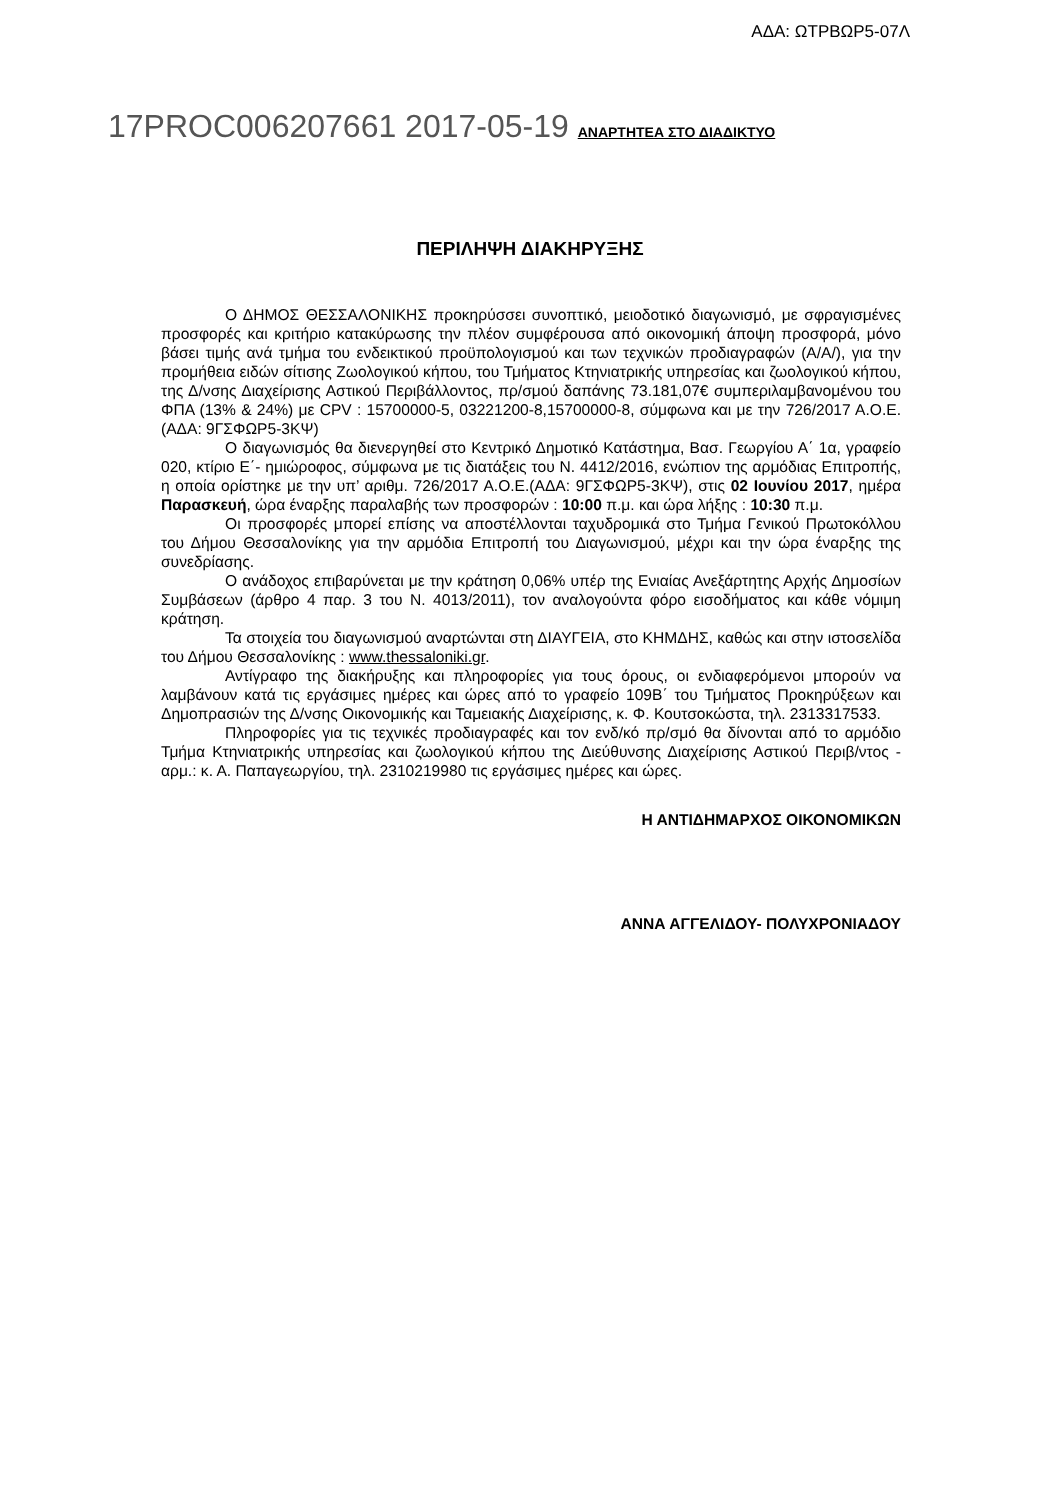ΑΔΑ: ΩΤΡΒΩΡ5-07Λ
17PROC006207661 2017-05-19 ΑΝΑΡΤΗΤΕΑ ΣΤΟ ΔΙΑΔΙΚΤΥΟ
ΠΕΡΙΛΗΨΗ ΔΙΑΚΗΡΥΞΗΣ
Ο ΔΗΜΟΣ ΘΕΣΣΑΛΟΝΙΚΗΣ προκηρύσσει συνοπτικό, μειοδοτικό διαγωνισμό, με σφραγισμένες προσφορές και κριτήριο κατακύρωσης την πλέον συμφέρουσα από οικονομική άποψη προσφορά, μόνο βάσει τιμής ανά τμήμα του ενδεικτικού προϋπολογισμού και των τεχνικών προδιαγραφών (Α/Α/), για την προμήθεια ειδών σίτισης Ζωολογικού κήπου, του Τμήματος Κτηνιατρικής υπηρεσίας και ζωολογικού κήπου, της Δ/νσης Διαχείρισης Αστικού Περιβάλλοντος, πρ/σμού δαπάνης 73.181,07€ συμπεριλαμβανομένου του ΦΠΑ (13% & 24%) με CPV : 15700000-5, 03221200-8,15700000-8, σύμφωνα και με την 726/2017 Α.Ο.Ε. (ΑΔΑ: 9ΓΣΦΩΡ5-3ΚΨ)
Ο διαγωνισμός θα διενεργηθεί στο Κεντρικό Δημοτικό Κατάστημα, Βασ. Γεωργίου Α΄ 1α, γραφείο 020, κτίριο Ε΄- ημιώροφος, σύμφωνα με τις διατάξεις του Ν. 4412/2016, ενώπιον της αρμόδιας Επιτροπής, η οποία ορίστηκε με την υπ’ αριθμ. 726/2017 Α.Ο.Ε.(ΑΔΑ: 9ΓΣΦΩΡ5-3ΚΨ), στις 02 Ιουνίου 2017, ημέρα Παρασκευή, ώρα έναρξης παραλαβής των προσφορών : 10:00 π.μ. και ώρα λήξης : 10:30 π.μ.
Οι προσφορές μπορεί επίσης να αποστέλλονται ταχυδρομικά στο Τμήμα Γενικού Πρωτοκόλλου του Δήμου Θεσσαλονίκης για την αρμόδια Επιτροπή του Διαγωνισμού, μέχρι και την ώρα έναρξης της συνεδρίασης.
Ο ανάδοχος επιβαρύνεται με την κράτηση 0,06% υπέρ της Ενιαίας Ανεξάρτητης Αρχής Δημοσίων Συμβάσεων (άρθρο 4 παρ. 3 του Ν. 4013/2011), τον αναλογούντα φόρο εισοδήματος και κάθε νόμιμη κράτηση.
Τα στοιχεία του διαγωνισμού αναρτώνται στη ΔΙΑΥΓΕΙΑ, στο ΚΗΜΔΗΣ, καθώς και στην ιστοσελίδα του Δήμου Θεσσαλονίκης : www.thessaloniki.gr.
Αντίγραφο της διακήρυξης και πληροφορίες για τους όρους, οι ενδιαφερόμενοι μπορούν να λαμβάνουν κατά τις εργάσιμες ημέρες και ώρες από το γραφείο 109Β΄ του Τμήματος Προκηρύξεων και Δημοπρασιών της Δ/νσης Οικονομικής και Ταμειακής Διαχείρισης, κ. Φ. Κουτσοκώστα, τηλ. 2313317533.
Πληροφορίες για τις τεχνικές προδιαγραφές και τον ενδ/κό πρ/σμό θα δίνονται από το αρμόδιο Τμήμα Κτηνιατρικής υπηρεσίας και ζωολογικού κήπου της Διεύθυνσης Διαχείρισης Αστικού Περιβ/ντος - αρμ.: κ. Α. Παπαγεωργίου, τηλ. 2310219980 τις εργάσιμες ημέρες και ώρες.
Η ΑΝΤΙΔΗΜΑΡΧΟΣ ΟΙΚΟΝΟΜΙΚΩΝ
ΑΝΝΑ ΑΓΓΕΛΙΔΟΥ- ΠΟΛΥΧΡΟΝΙΑΔΟΥ